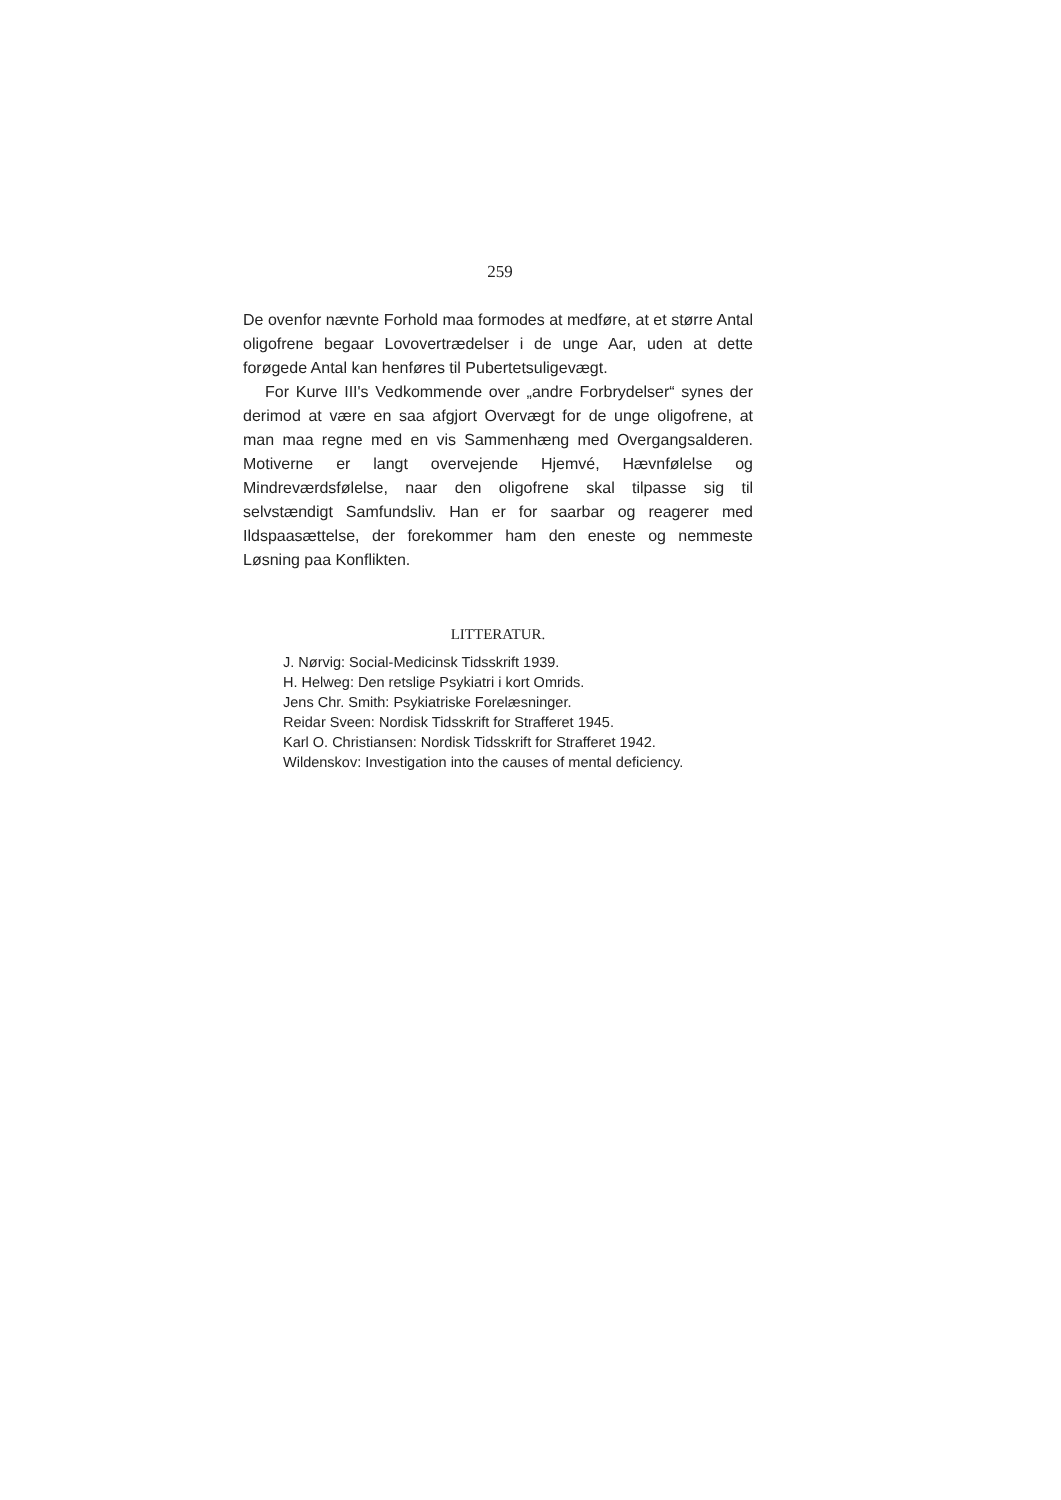259
De ovenfor nævnte Forhold maa formodes at medføre, at et større Antal oligofrene begaar Lovovertrædelser i de unge Aar, uden at dette forøgede Antal kan henføres til Pubertetsuligevægt.
For Kurve III's Vedkommende over „andre Forbrydelser“ synes der derimod at være en saa afgjort Overvægt for de unge oligofrene, at man maa regne med en vis Sammenhæng med Overgangsalderen. Motiverne er langt overvejende Hjemvé, Hævnfølelse og Mindreværdsfølelse, naar den oligofrene skal tilpasse sig til selvstændigt Samfundsliv. Han er for saarbar og reagerer med Ildspaasættelse, der forekommer ham den eneste og nemmeste Løsning paa Konflikten.
LITTERATUR.
J. Nørvig: Social-Medicinsk Tidsskrift 1939.
H. Helweg: Den retslige Psykiatri i kort Omrids.
Jens Chr. Smith: Psykiatriske Forelæsninger.
Reidar Sveen: Nordisk Tidsskrift for Strafferet 1945.
Karl O. Christiansen: Nordisk Tidsskrift for Strafferet 1942.
Wildenskov: Investigation into the causes of mental deficiency.